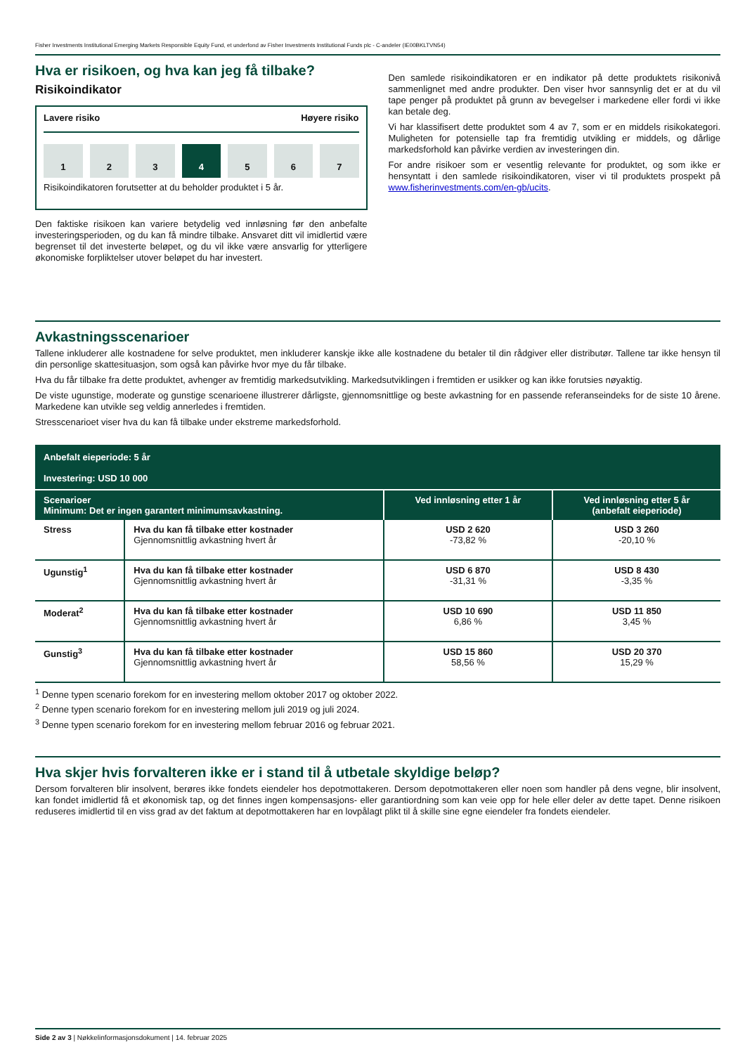Fisher Investments Institutional Emerging Markets Responsible Equity Fund, et underfond av Fisher Investments Institutional Funds plc - C-andeler (IE00BKLTVN54)
Hva er risikoen, og hva kan jeg få tilbake?
Risikoindikator
Lavere risiko Høyere risiko
1 2 3 4 5 6 7
Risikoindikatoren forutsetter at du beholder produktet i 5 år.
Den faktiske risikoen kan variere betydelig ved innløsning før den anbefalte investeringsperioden, og du kan få mindre tilbake. Ansvaret ditt vil imidlertid være begrenset til det investerte beløpet, og du vil ikke være ansvarlig for ytterligere økonomiske forpliktelser utover beløpet du har investert.
Den samlede risikoindikatoren er en indikator på dette produktets risikonivå sammenlignet med andre produkter. Den viser hvor sannsynlig det er at du vil tape penger på produktet på grunn av bevegelser i markedene eller fordi vi ikke kan betale deg.
Vi har klassifisert dette produktet som 4 av 7, som er en middels risikokategori. Muligheten for potensielle tap fra fremtidig utvikling er middels, og dårlige markedsforhold kan påvirke verdien av investeringen din.
For andre risikoer som er vesentlig relevante for produktet, og som ikke er hensyntatt i den samlede risikoindikatoren, viser vi til produktets prospekt på www.fisherinvestments.com/en-gb/ucits.
Avkastningsscenarioer
Tallene inkluderer alle kostnadene for selve produktet, men inkluderer kanskje ikke alle kostnadene du betaler til din rådgiver eller distributør. Tallene tar ikke hensyn til din personlige skattesituasjon, som også kan påvirke hvor mye du får tilbake.
Hva du får tilbake fra dette produktet, avhenger av fremtidig markedsutvikling. Markedsutviklingen i fremtiden er usikker og kan ikke forutsies nøyaktig.
De viste ugunstige, moderate og gunstige scenarioene illustrerer dårligste, gjennomsnittlige og beste avkastning for en passende referanseindeks for de siste 10 årene. Markedene kan utvikle seg veldig annerledes i fremtiden.
Stresscenarioet viser hva du kan få tilbake under ekstreme markedsforhold.
| Anbefalt eieperiode: 5 år Investering: USD 10 000 | | | |
| --- | --- | --- | --- |
| Scenarioer Minimum: Det er ingen garantert minimumsavkastning. | | Ved innløsning etter 1 år | Ved innløsning etter 5 år (anbefalt eieperiode) |
| Stress | Hva du kan få tilbake etter kostnader Gjennomsnittlig avkastning hvert år | USD 2 620 -73,82 % | USD 3 260 -20,10 % |
| Ugunstig<sup>1</sup> | Hva du kan få tilbake etter kostnader Gjennomsnittlig avkastning hvert år | USD 6 870 -31,31 % | USD 8 430 -3,35 % |
| Moderat<sup>2</sup> | Hva du kan få tilbake etter kostnader Gjennomsnittlig avkastning hvert år | USD 10 690 6,86 % | USD 11 850 3,45 % |
| Gunstig<sup>3</sup> | Hva du kan få tilbake etter kostnader Gjennomsnittlig avkastning hvert år | USD 15 860 58,56 % | USD 20 370 15,29 % |
<sup>1</sup> Denne typen scenario forekom for en investering mellom oktober 2017 og oktober 2022.
<sup>2</sup> Denne typen scenario forekom for en investering mellom juli 2019 og juli 2024.
<sup>3</sup> Denne typen scenario forekom for en investering mellom februar 2016 og februar 2021.
Hva skjer hvis forvalteren ikke er i stand til å utbetale skyldige beløp?
Dersom forvalteren blir insolvent, berøres ikke fondets eiendeler hos depotmottakeren. Dersom depotmottakeren eller noen som handler på dens vegne, blir insolvent, kan fondet imidlertid få et økonomisk tap, og det finnes ingen kompensasjons- eller garantiordning som kan veie opp for hele eller deler av dette tapet. Denne risikoen reduseres imidlertid til en viss grad av det faktum at depotmottakeren har en lovpålagt plikt til å skille sine egne eiendeler fra fondets eiendeler.
Side 2 av 3 | Nøkkelinformasjonsdokument | 14. februar 2025